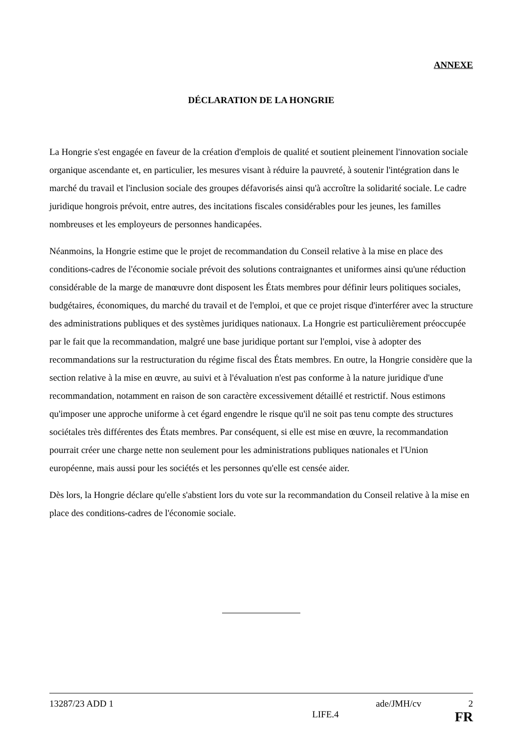ANNEXE
DÉCLARATION DE LA HONGRIE
La Hongrie s'est engagée en faveur de la création d'emplois de qualité et soutient pleinement l'innovation sociale organique ascendante et, en particulier, les mesures visant à réduire la pauvreté, à soutenir l'intégration dans le marché du travail et l'inclusion sociale des groupes défavorisés ainsi qu'à accroître la solidarité sociale. Le cadre juridique hongrois prévoit, entre autres, des incitations fiscales considérables pour les jeunes, les familles nombreuses et les employeurs de personnes handicapées.
Néanmoins, la Hongrie estime que le projet de recommandation du Conseil relative à la mise en place des conditions-cadres de l'économie sociale prévoit des solutions contraignantes et uniformes ainsi qu'une réduction considérable de la marge de manœuvre dont disposent les États membres pour définir leurs politiques sociales, budgétaires, économiques, du marché du travail et de l'emploi, et que ce projet risque d'interférer avec la structure des administrations publiques et des systèmes juridiques nationaux. La Hongrie est particulièrement préoccupée par le fait que la recommandation, malgré une base juridique portant sur l'emploi, vise à adopter des recommandations sur la restructuration du régime fiscal des États membres. En outre, la Hongrie considère que la section relative à la mise en œuvre, au suivi et à l'évaluation n'est pas conforme à la nature juridique d'une recommandation, notamment en raison de son caractère excessivement détaillé et restrictif. Nous estimons qu'imposer une approche uniforme à cet égard engendre le risque qu'il ne soit pas tenu compte des structures sociétales très différentes des États membres. Par conséquent, si elle est mise en œuvre, la recommandation pourrait créer une charge nette non seulement pour les administrations publiques nationales et l'Union européenne, mais aussi pour les sociétés et les personnes qu'elle est censée aider.
Dès lors, la Hongrie déclare qu'elle s'abstient lors du vote sur la recommandation du Conseil relative à la mise en place des conditions-cadres de l'économie sociale.
13287/23 ADD 1 ade/JMH/cv 2
LIFE.4 FR